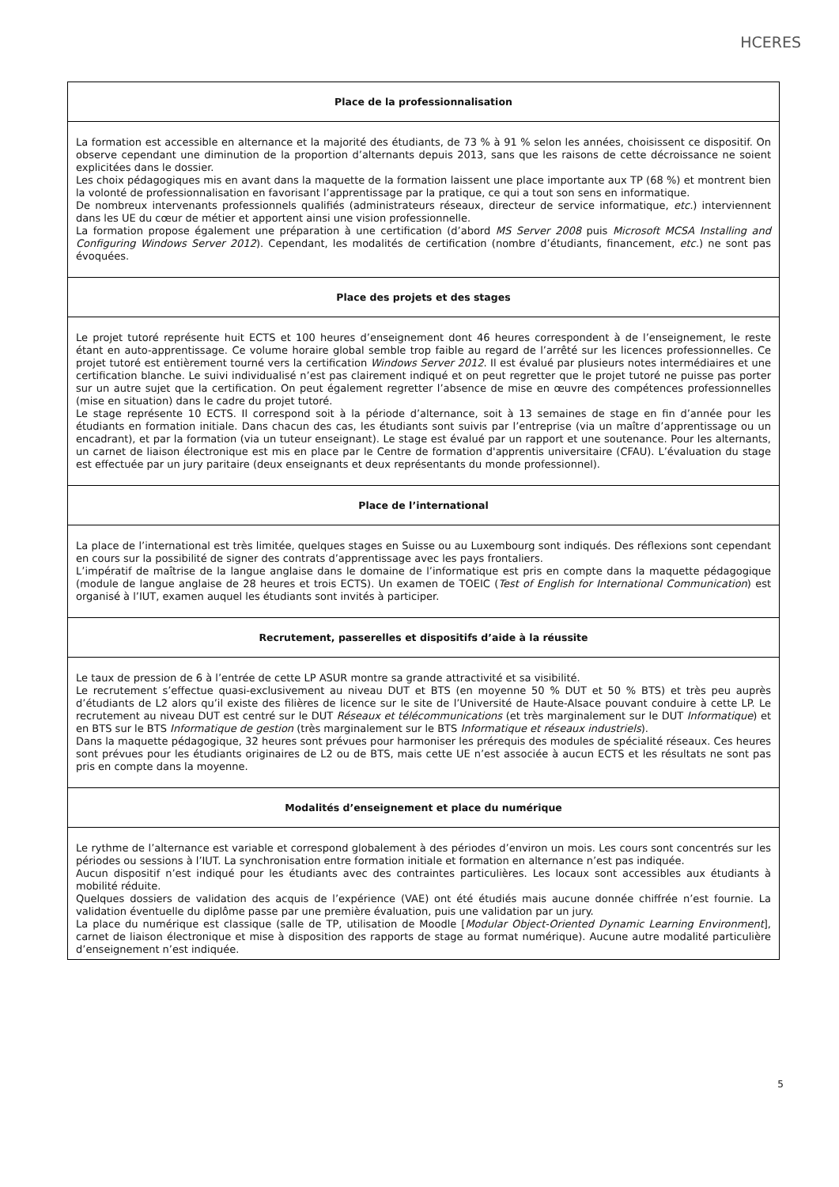HCERES
Place de la professionnalisation
La formation est accessible en alternance et la majorité des étudiants, de 73 % à 91 % selon les années, choisissent ce dispositif. On observe cependant une diminution de la proportion d’alternants depuis 2013, sans que les raisons de cette décroissance ne soient explicitées dans le dossier.
Les choix pédagogiques mis en avant dans la maquette de la formation laissent une place importante aux TP (68 %) et montrent bien la volonté de professionnalisation en favorisant l’apprentissage par la pratique, ce qui a tout son sens en informatique.
De nombreux intervenants professionnels qualifiés (administrateurs réseaux, directeur de service informatique, etc.) interviennent dans les UE du cœur de métier et apportent ainsi une vision professionnelle.
La formation propose également une préparation à une certification (d’abord MS Server 2008 puis Microsoft MCSA Installing and Configuring Windows Server 2012). Cependant, les modalités de certification (nombre d’étudiants, financement, etc.) ne sont pas évoquées.
Place des projets et des stages
Le projet tutoré représente huit ECTS et 100 heures d’enseignement dont 46 heures correspondent à de l’enseignement, le reste étant en auto-apprentissage. Ce volume horaire global semble trop faible au regard de l’arrêté sur les licences professionnelles. Ce projet tutoré est entièrement tourné vers la certification Windows Server 2012. Il est évalué par plusieurs notes intermédiaires et une certification blanche. Le suivi individualisé n’est pas clairement indiqué et on peut regretter que le projet tutoré ne puisse pas porter sur un autre sujet que la certification. On peut également regretter l’absence de mise en œuvre des compétences professionnelles (mise en situation) dans le cadre du projet tutoré.
Le stage représente 10 ECTS. Il correspond soit à la période d’alternance, soit à 13 semaines de stage en fin d’année pour les étudiants en formation initiale. Dans chacun des cas, les étudiants sont suivis par l’entreprise (via un maître d’apprentissage ou un encadrant), et par la formation (via un tuteur enseignant). Le stage est évalué par un rapport et une soutenance. Pour les alternants, un carnet de liaison électronique est mis en place par le Centre de formation d'apprentis universitaire (CFAU). L’évaluation du stage est effectuée par un jury paritaire (deux enseignants et deux représentants du monde professionnel).
Place de l’international
La place de l’international est très limitée, quelques stages en Suisse ou au Luxembourg sont indiqués. Des réflexions sont cependant en cours sur la possibilité de signer des contrats d’apprentissage avec les pays frontaliers.
L’impératif de maîtrise de la langue anglaise dans le domaine de l’informatique est pris en compte dans la maquette pédagogique (module de langue anglaise de 28 heures et trois ECTS). Un examen de TOEIC (Test of English for International Communication) est organisé à l’IUT, examen auquel les étudiants sont invités à participer.
Recrutement, passerelles et dispositifs d’aide à la réussite
Le taux de pression de 6 à l’entrée de cette LP ASUR montre sa grande attractivité et sa visibilité.
Le recrutement s’effectue quasi-exclusivement au niveau DUT et BTS (en moyenne 50 % DUT et 50 % BTS) et très peu auprès d’étudiants de L2 alors qu’il existe des filières de licence sur le site de l’Université de Haute-Alsace pouvant conduire à cette LP. Le recrutement au niveau DUT est centré sur le DUT Réseaux et télécommunications (et très marginalement sur le DUT Informatique) et en BTS sur le BTS Informatique de gestion (très marginalement sur le BTS Informatique et réseaux industriels).
Dans la maquette pédagogique, 32 heures sont prévues pour harmoniser les prérequis des modules de spécialité réseaux. Ces heures sont prévues pour les étudiants originaires de L2 ou de BTS, mais cette UE n’est associée à aucun ECTS et les résultats ne sont pas pris en compte dans la moyenne.
Modalités d’enseignement et place du numérique
Le rythme de l’alternance est variable et correspond globalement à des périodes d’environ un mois. Les cours sont concentrés sur les périodes ou sessions à l’IUT. La synchronisation entre formation initiale et formation en alternance n’est pas indiquée.
Aucun dispositif n’est indiqué pour les étudiants avec des contraintes particulières. Les locaux sont accessibles aux étudiants à mobilité réduite.
Quelques dossiers de validation des acquis de l’expérience (VAE) ont été étudiés mais aucune donnée chiffrée n’est fournie. La validation éventuelle du diplôme passe par une première évaluation, puis une validation par un jury.
La place du numérique est classique (salle de TP, utilisation de Moodle [Modular Object-Oriented Dynamic Learning Environment], carnet de liaison électronique et mise à disposition des rapports de stage au format numérique). Aucune autre modalité particulière d’enseignement n’est indiquée.
5